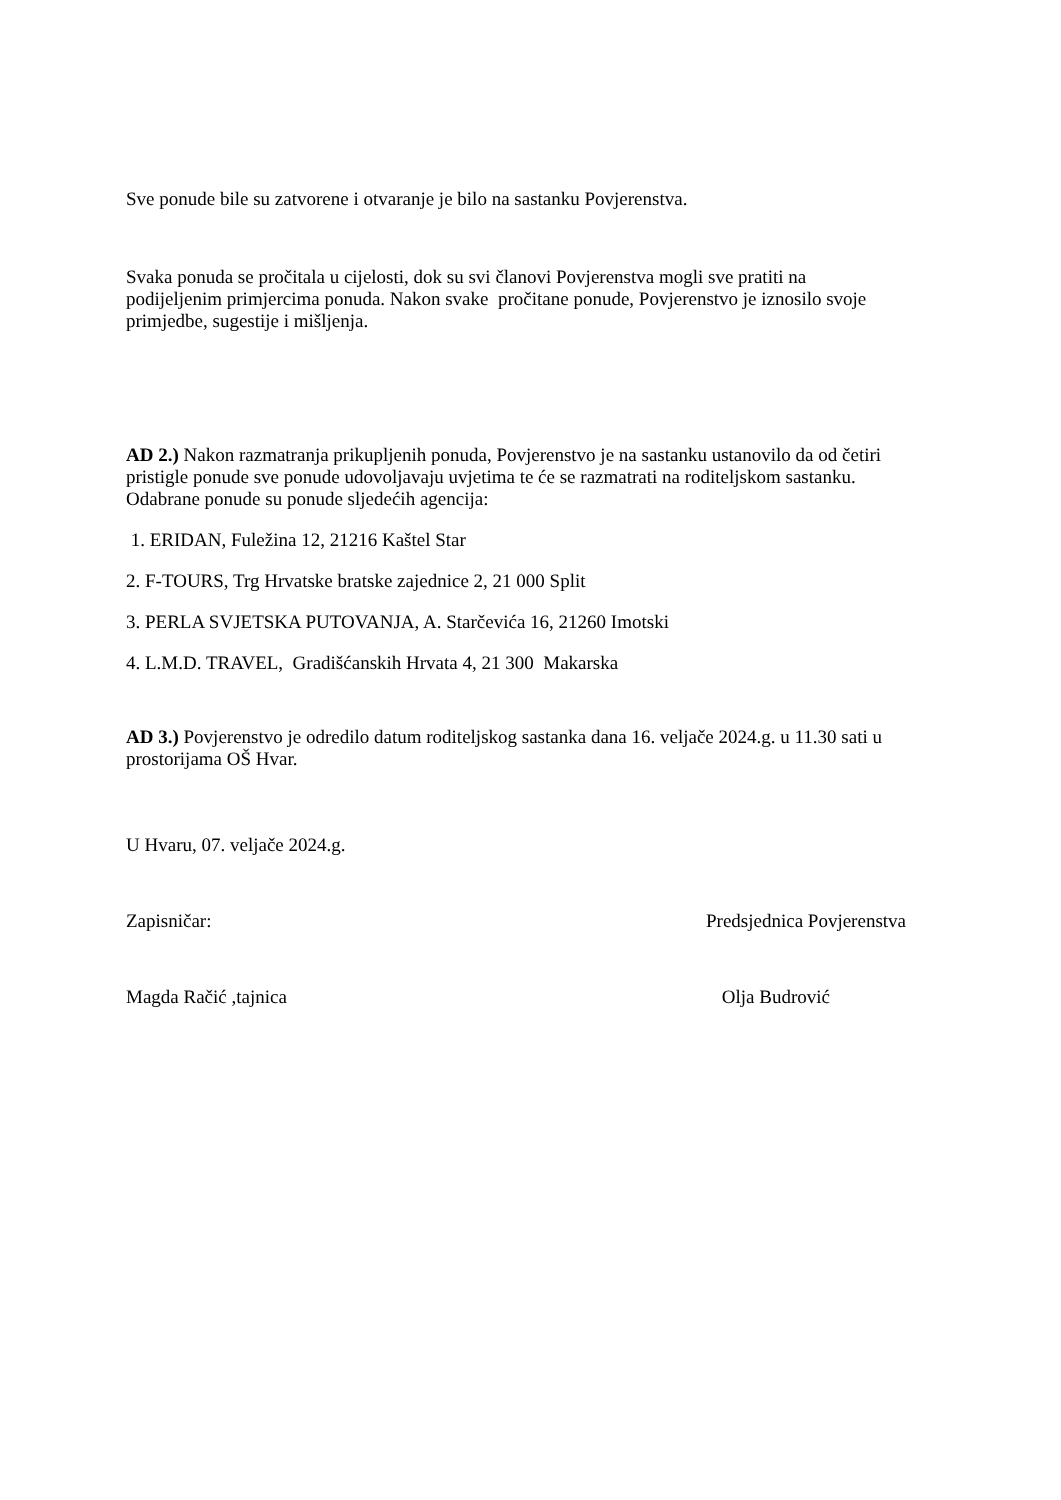Sve ponude bile su zatvorene i otvaranje je bilo na sastanku Povjerenstva.
Svaka ponuda se pročitala u cijelosti, dok su svi članovi Povjerenstva mogli sve pratiti na podijeljenim primjercima ponuda. Nakon svake pročitane ponude, Povjerenstvo je iznosilo svoje primjedbe, sugestije i mišljenja.
AD 2.) Nakon razmatranja prikupljenih ponuda, Povjerenstvo je na sastanku ustanovilo da od četiri pristigle ponude sve ponude udovoljavaju uvjetima te će se razmatrati na roditeljskom sastanku. Odabrane ponude su ponude sljedećih agencija:
1. ERIDAN, Fuležina 12, 21216 Kaštel Star
2. F-TOURS, Trg Hrvatske bratske zajednice 2, 21 000 Split
3. PERLA SVJETSKA PUTOVANJA, A. Starčevića 16, 21260 Imotski
4. L.M.D. TRAVEL, Gradišćanskih Hrvata 4, 21 300 Makarska
AD 3.) Povjerenstvo je odredilo datum roditeljskog sastanka dana 16. veljače 2024.g. u 11.30 sati u prostorijama OŠ Hvar.
U Hvaru, 07. veljače 2024.g.
Zapisničar: Predsjednica Povjerenstva
Magda Račić ,tajnica Olja Budrović